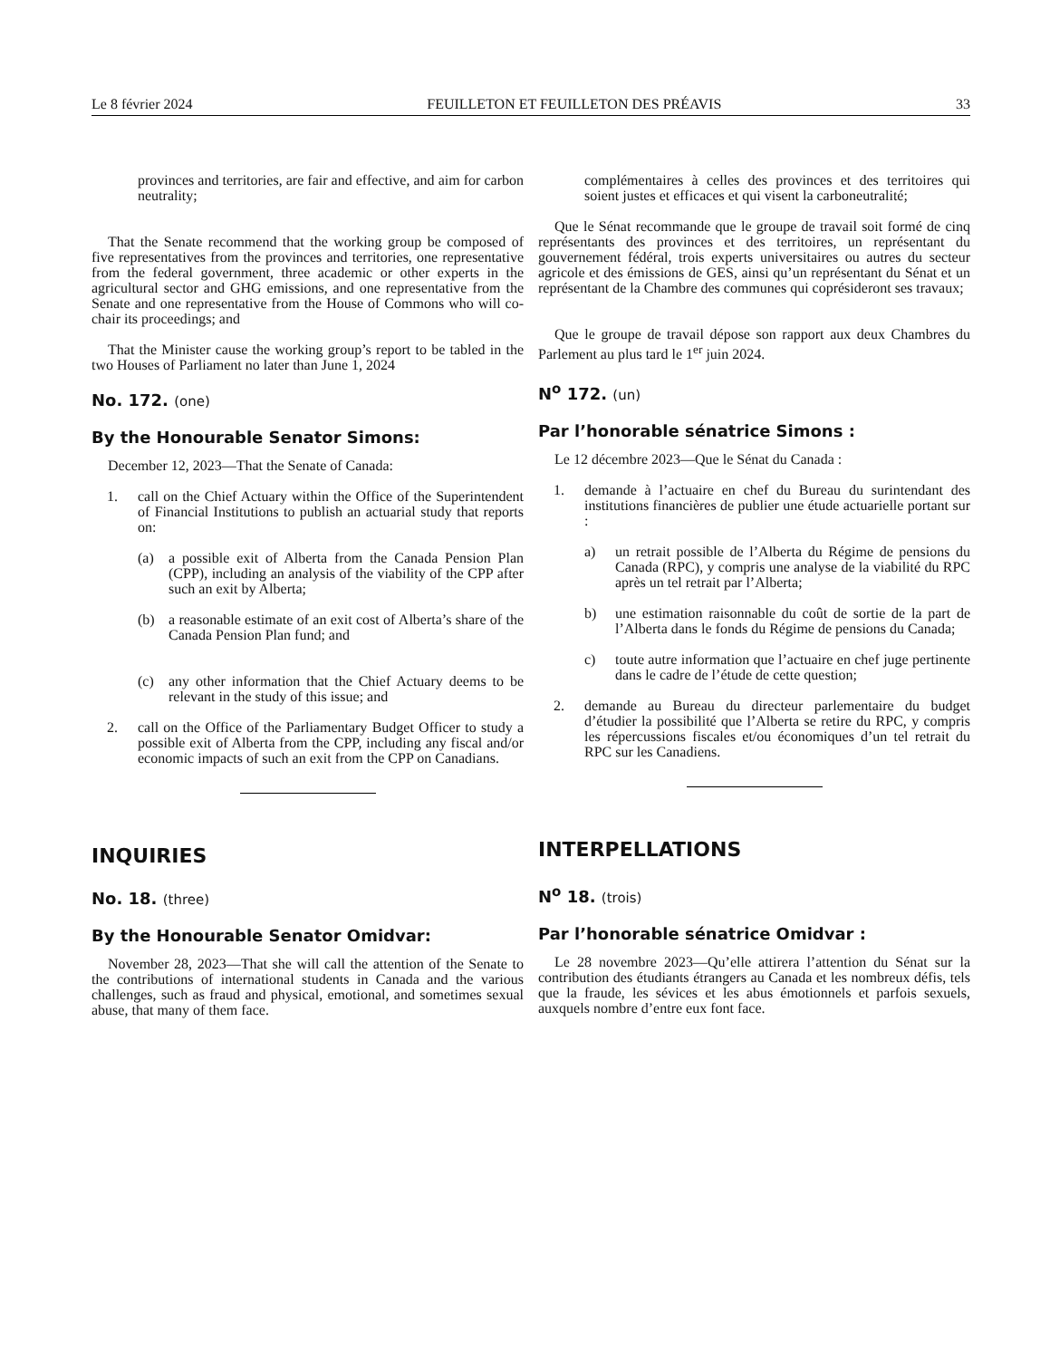Le 8 février 2024 FEUILLETON ET FEUILLETON DES PRÉAVIS 33
provinces and territories, are fair and effective, and aim for carbon neutrality;
That the Senate recommend that the working group be composed of five representatives from the provinces and territories, one representative from the federal government, three academic or other experts in the agricultural sector and GHG emissions, and one representative from the Senate and one representative from the House of Commons who will co-chair its proceedings; and
That the Minister cause the working group’s report to be tabled in the two Houses of Parliament no later than June 1, 2024
No. 172. (one)
By the Honourable Senator Simons:
December 12, 2023—That the Senate of Canada:
1. call on the Chief Actuary within the Office of the Superintendent of Financial Institutions to publish an actuarial study that reports on:
(a) a possible exit of Alberta from the Canada Pension Plan (CPP), including an analysis of the viability of the CPP after such an exit by Alberta;
(b) a reasonable estimate of an exit cost of Alberta’s share of the Canada Pension Plan fund; and
(c) any other information that the Chief Actuary deems to be relevant in the study of this issue; and
2. call on the Office of the Parliamentary Budget Officer to study a possible exit of Alberta from the CPP, including any fiscal and/or economic impacts of such an exit from the CPP on Canadians.
INQUIRIES
No. 18. (three)
By the Honourable Senator Omidvar:
November 28, 2023—That she will call the attention of the Senate to the contributions of international students in Canada and the various challenges, such as fraud and physical, emotional, and sometimes sexual abuse, that many of them face.
complémentaires à celles des provinces et des territoires qui soient justes et efficaces et qui visent la carboneutralité;
Que le Sénat recommande que le groupe de travail soit formé de cinq représentants des provinces et des territoires, un représentant du gouvernement fédéral, trois experts universitaires ou autres du secteur agricole et des émissions de GES, ainsi qu’un représentant du Sénat et un représentant de la Chambre des communes qui coprésideront ses travaux;
Que le groupe de travail dépose son rapport aux deux Chambres du Parlement au plus tard le 1<sup>er</sup> juin 2024.
N<sup>o</sup> 172. (un)
Par l’honorable sénatrice Simons :
Le 12 décembre 2023—Que le Sénat du Canada :
1. demande à l’actuaire en chef du Bureau du surintendant des institutions financières de publier une étude actuarielle portant sur :
a) un retrait possible de l’Alberta du Régime de pensions du Canada (RPC), y compris une analyse de la viabilité du RPC après un tel retrait par l’Alberta;
b) une estimation raisonnable du coût de sortie de la part de l’Alberta dans le fonds du Régime de pensions du Canada;
c) toute autre information que l’actuaire en chef juge pertinente dans le cadre de l’étude de cette question;
2. demande au Bureau du directeur parlementaire du budget d’étudier la possibilité que l’Alberta se retire du RPC, y compris les répercussions fiscales et/ou économiques d’un tel retrait du RPC sur les Canadiens.
INTERPELLATIONS
N<sup>o</sup> 18. (trois)
Par l’honorable sénatrice Omidvar :
Le 28 novembre 2023—Qu’elle attirera l’attention du Sénat sur la contribution des étudiants étrangers au Canada et les nombreux défis, tels que la fraude, les sévices et les abus émotionnels et parfois sexuels, auxquels nombre d’entre eux font face.